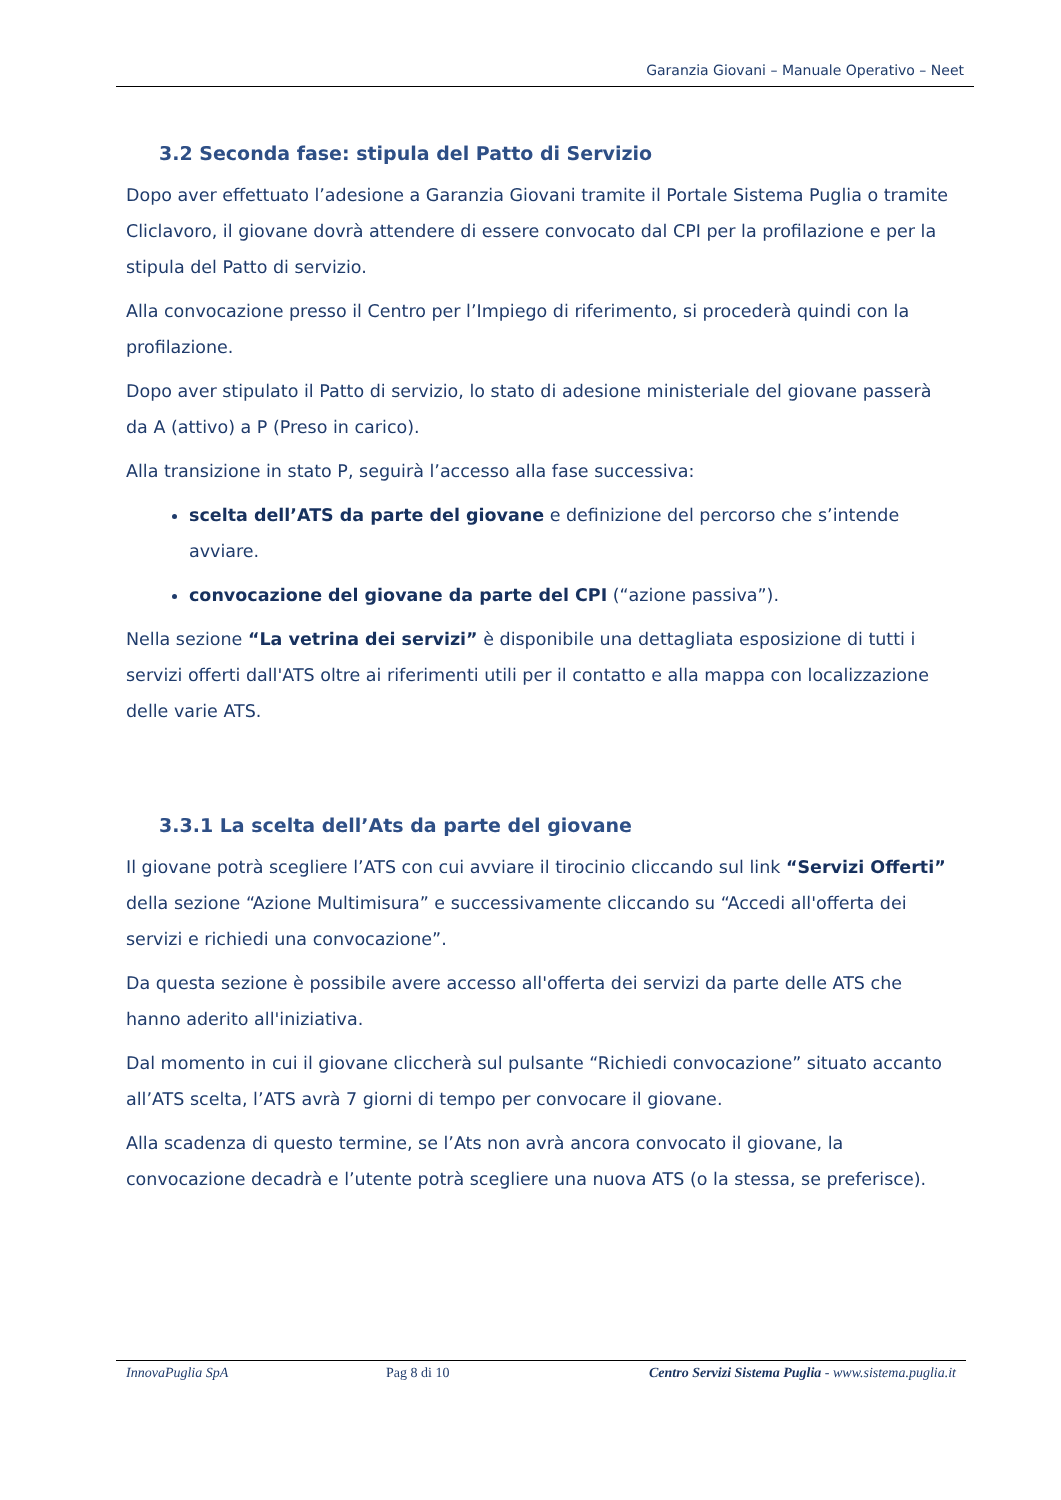Garanzia Giovani – Manuale Operativo – Neet
3.2 Seconda fase: stipula del Patto di Servizio
Dopo aver effettuato l’adesione a Garanzia Giovani tramite il Portale Sistema Puglia o tramite Cliclavoro, il giovane dovrà attendere di essere convocato dal CPI per la profilazione e per la stipula del Patto di servizio.
Alla convocazione presso il Centro per l’Impiego di riferimento, si procederà quindi con la profilazione.
Dopo aver stipulato il Patto di servizio, lo stato di adesione ministeriale del giovane passerà da A (attivo) a P (Preso in carico).
Alla transizione in stato P, seguirà l’accesso alla fase successiva:
scelta dell’ATS da parte del giovane e definizione del percorso che s’intende avviare.
convocazione del giovane da parte del CPI (“azione passiva”).
Nella sezione “La vetrina dei servizi” è disponibile una dettagliata esposizione di tutti i servizi offerti dall'ATS oltre ai riferimenti utili per il contatto e alla mappa con localizzazione delle varie ATS.
3.3.1 La scelta dell’Ats da parte del giovane
Il giovane potrà scegliere l’ATS con cui avviare il tirocinio cliccando sul link “Servizi Offerti” della sezione “Azione Multimisura” e successivamente cliccando su “Accedi all'offerta dei servizi e richiedi una convocazione”.
Da questa sezione è possibile avere accesso all'offerta dei servizi da parte delle ATS che hanno aderito all'iniziativa.
Dal momento in cui il giovane cliccherà sul pulsante “Richiedi convocazione” situato accanto all’ATS scelta, l’ATS avrà 7 giorni di tempo per convocare il giovane.
Alla scadenza di questo termine, se l’Ats non avrà ancora convocato il giovane, la convocazione decadrà e l’utente potrà scegliere una nuova ATS (o la stessa, se preferisce).
InnovaPuglia SpA Pag 8 di 10 Centro Servizi Sistema Puglia - www.sistema.puglia.it